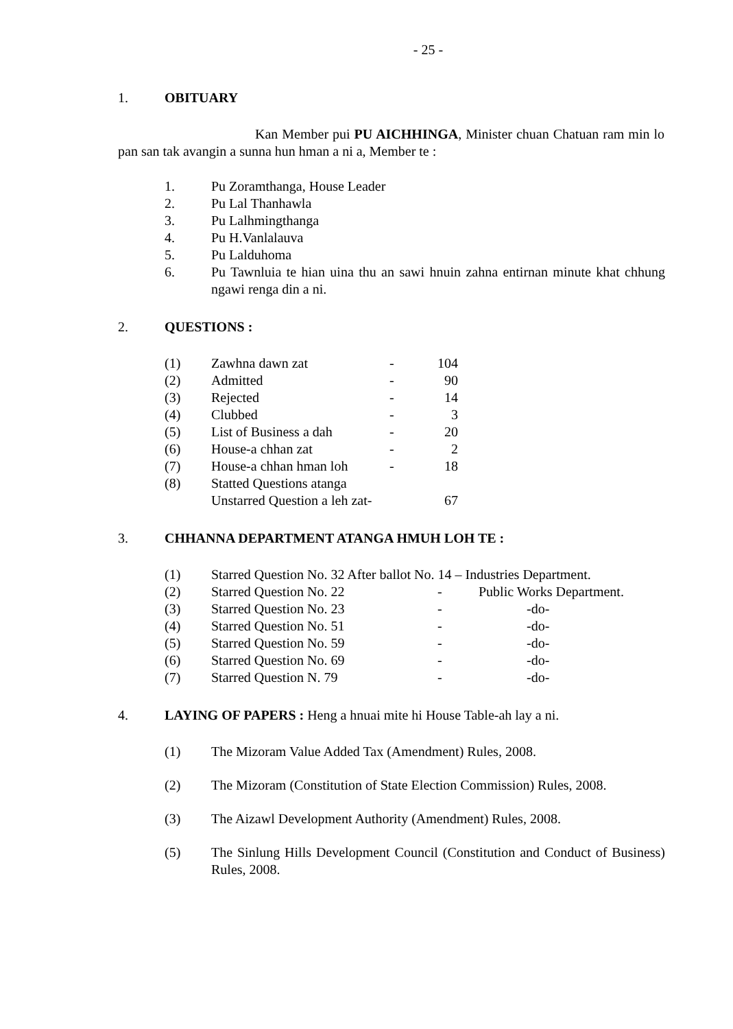- 25 -
1. OBITUARY
Kan Member pui PU AICHHINGA, Minister chuan Chatuan ram min lo pan san tak avangin a sunna hun hman a ni a, Member te :
| 1. | Pu Zoramthanga, House Leader |
| 2. | Pu Lal Thanhawla |
| 3. | Pu Lalhmingthanga |
| 4. | Pu H.Vanlalauva |
| 5. | Pu Lalduhoma |
| 6. | Pu Tawnluia te hian uina thu an sawi hnuin zahna entirnan minute khat chhung ngawi renga din a ni. |
2. QUESTIONS :
| (1) | Zawhna dawn zat | - | 104 |
| (2) | Admitted | - | 90 |
| (3) | Rejected | - | 14 |
| (4) | Clubbed | - | 3 |
| (5) | List of Business a dah | - | 20 |
| (6) | House-a chhan zat | - | 2 |
| (7) | House-a chhan hman loh | - | 18 |
| (8) | Statted Questions atanga | | |
| | Unstarred Question a leh zat- | | 67 |
3. CHHANNA DEPARTMENT ATANGA HMUH LOH TE :
| (1) | Starred Question No. 32 After ballot No. 14 – Industries Department. | | |
| (2) | Starred Question No. 22 | - | Public Works Department. |
| (3) | Starred Question No. 23 | - | -do- |
| (4) | Starred Question No. 51 | - | -do- |
| (5) | Starred Question No. 59 | - | -do- |
| (6) | Starred Question No. 69 | - | -do- |
| (7) | Starred Question N. 79 | - | -do- |
4. LAYING OF PAPERS : Heng a hnuai mite hi House Table-ah lay a ni.
| (1) | The Mizoram Value Added Tax (Amendment) Rules, 2008. |
| (2) | The Mizoram (Constitution of State Election Commission) Rules, 2008. |
| (3) | The Aizawl Development Authority (Amendment) Rules, 2008. |
| (5) | The Sinlung Hills Development Council (Constitution and Conduct of Business) Rules, 2008. |